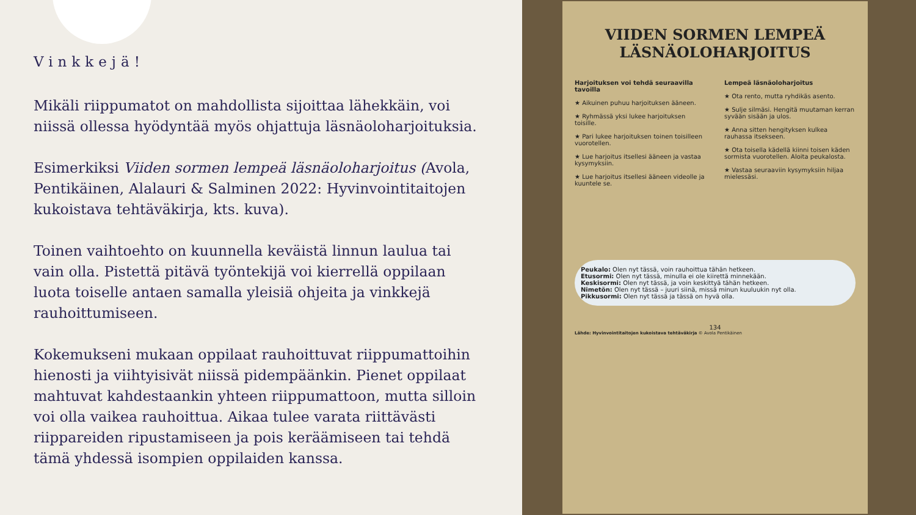Vinkkejä!
Mikäli riippumatot on mahdollista sijoittaa lähekkäin, voi niissä ollessa hyödyntää myös ohjattuja läsnäoloharjoituksia.
Esimerkiksi Viiden sormen lempeä läsnäoloharjoitus (Avola, Pentikäinen, Alalauri & Salminen 2022: Hyvinvointitaitojen kukoistava tehtäväkirja, kts. kuva).
Toinen vaihtoehto on kuunnella keväistä linnun laulua tai vain olla. Pistettä pitävä työntekijä voi kierrellä oppilaan luota toiselle antaen samalla yleisiä ohjeita ja vinkkejä rauhoittumiseen.
Kokemukseni mukaan oppilaat rauhoittuvat riippumattoihin hienosti ja viihtyisivät niissä pidempäänkin. Pienet oppilaat mahtuvat kahdestaankin yhteen riippumattoon, mutta silloin voi olla vaikea rauhoittua. Aikaa tulee varata riittävästi riippareiden ripustamiseen ja pois keräämiseen tai tehdä tämä yhdessä isompien oppilaiden kanssa.
VIIDEN SORMEN LEMPEÄ LÄSNÄOLOHARJOITUS
Harjoituksen voi tehdä seuraavilla tavoilla
★ Aikuinen puhuu harjoituksen ääneen.
★ Ryhmässä yksi lukee harjoituksen toisille.
★ Pari lukee harjoituksen toinen toisilleen vuorotellen.
★ Lue harjoitus itsellesi ääneen ja vastaa kysymyksiin.
★ Lue harjoitus itsellesi ääneen videolle ja kuuntele se.
Lempeä läsnäoloharjoitus
★ Ota rento, mutta ryhdikäs asento.
★ Sulje silmäsi. Hengitä muutaman kerran syvään sisään ja ulos.
★ Anna sitten hengityksen kulkea rauhassa itsekseen.
★ Ota toisella kädellä kiinni toisen käden sormista vuorotellen. Aloita peukalosta.
★ Vastaa seuraaviin kysymyksiin hiljaa mielessäsi.
Peukalo: Olen nyt tässä, voin rauhoittua tähän hetkeen.
Etusormi: Olen nyt tässä, minulla ei ole kiirettä minnekään.
Keskisormi: Olen nyt tässä, ja voin keskittyä tähän hetkeen.
Nimetön: Olen nyt tässä – juuri siinä, missä minun kuuluukin nyt olla.
Pikkusormi: Olen nyt tässä ja tässä on hyvä olla.
134
Lähde: Hyvinvointitaitojen kukoistava tehtäväkirja © Avola Pentikäinen